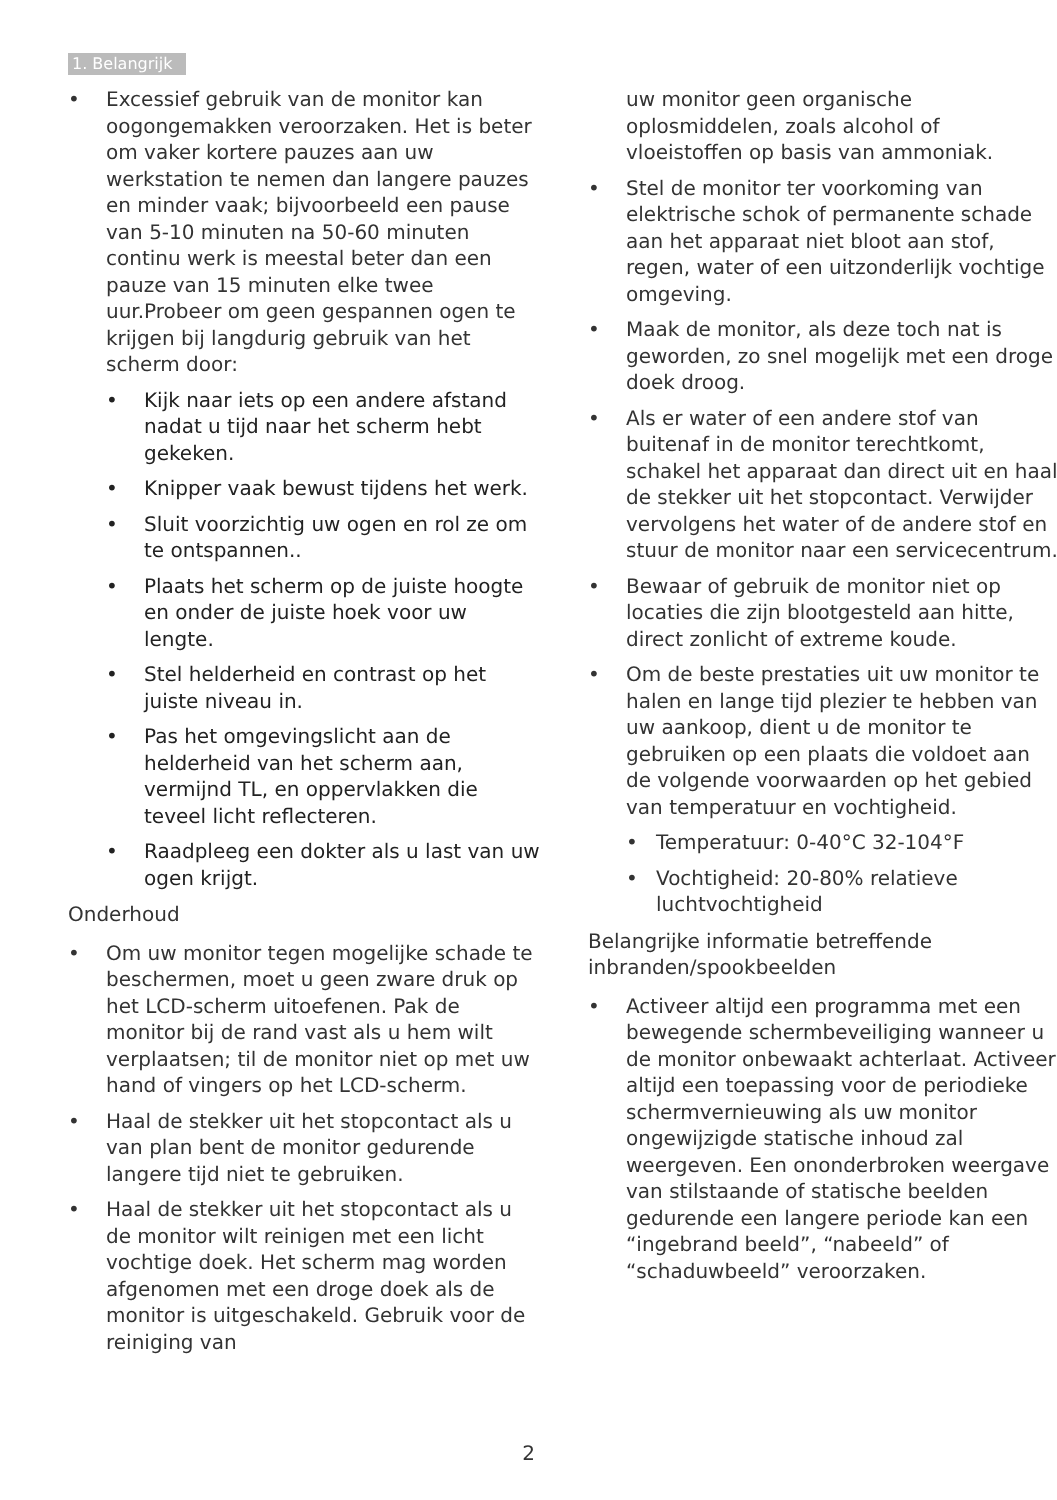1. Belangrijk
• Excessief gebruik van de monitor kan oogongemakken veroorzaken. Het is beter om vaker kortere pauzes aan uw werkstation te nemen dan langere pauzes en minder vaak; bijvoorbeeld een pause van 5-10 minuten na 50-60 minuten continu werk is meestal beter dan een pauze van 15 minuten elke twee uur.Probeer om geen gespannen ogen te krijgen bij langdurig gebruik van het scherm door:
• Kijk naar iets op een andere afstand nadat u tijd naar het scherm hebt gekeken.
• Knipper vaak bewust tijdens het werk.
• Sluit voorzichtig uw ogen en rol ze om te ontspannen..
• Plaats het scherm op de juiste hoogte en onder de juiste hoek voor uw lengte.
• Stel helderheid en contrast op het juiste niveau in.
• Pas het omgevingslicht aan de helderheid van het scherm aan, vermijnd TL, en oppervlakken die teveel licht reflecteren.
• Raadpleeg een dokter als u last van uw ogen krijgt.
Onderhoud
• Om uw monitor tegen mogelijke schade te beschermen, moet u geen zware druk op het LCD-scherm uitoefenen. Pak de monitor bij de rand vast als u hem wilt verplaatsen; til de monitor niet op met uw hand of vingers op het LCD-scherm.
• Haal de stekker uit het stopcontact als u van plan bent de monitor gedurende langere tijd niet te gebruiken.
• Haal de stekker uit het stopcontact als u de monitor wilt reinigen met een licht vochtige doek. Het scherm mag worden afgenomen met een droge doek als de monitor is uitgeschakeld. Gebruik voor de reiniging van
uw monitor geen organische oplosmiddelen, zoals alcohol of vloeistoffen op basis van ammoniak.
• Stel de monitor ter voorkoming van elektrische schok of permanente schade aan het apparaat niet bloot aan stof, regen, water of een uitzonderlijk vochtige omgeving.
• Maak de monitor, als deze toch nat is geworden, zo snel mogelijk met een droge doek droog.
• Als er water of een andere stof van buitenaf in de monitor terechtkomt, schakel het apparaat dan direct uit en haal de stekker uit het stopcontact. Verwijder vervolgens het water of de andere stof en stuur de monitor naar een servicecentrum.
• Bewaar of gebruik de monitor niet op locaties die zijn blootgesteld aan hitte, direct zonlicht of extreme koude.
• Om de beste prestaties uit uw monitor te halen en lange tijd plezier te hebben van uw aankoop, dient u de monitor te gebruiken op een plaats die voldoet aan de volgende voorwaarden op het gebied van temperatuur en vochtigheid.
• Temperatuur: 0-40°C 32-104°F
• Vochtigheid: 20-80% relatieve luchtvochtigheid
Belangrijke informatie betreffende inbranden/spookbeelden
• Activeer altijd een programma met een bewegende schermbeveiliging wanneer u de monitor onbewaakt achterlaat. Activeer altijd een toepassing voor de periodieke schermvernieuwing als uw monitor ongewijzigde statische inhoud zal weergeven. Een ononderbroken weergave van stilstaande of statische beelden gedurende een langere periode kan een “ingebrand beeld”, “nabeeld” of “schaduwbeeld” veroorzaken.
2